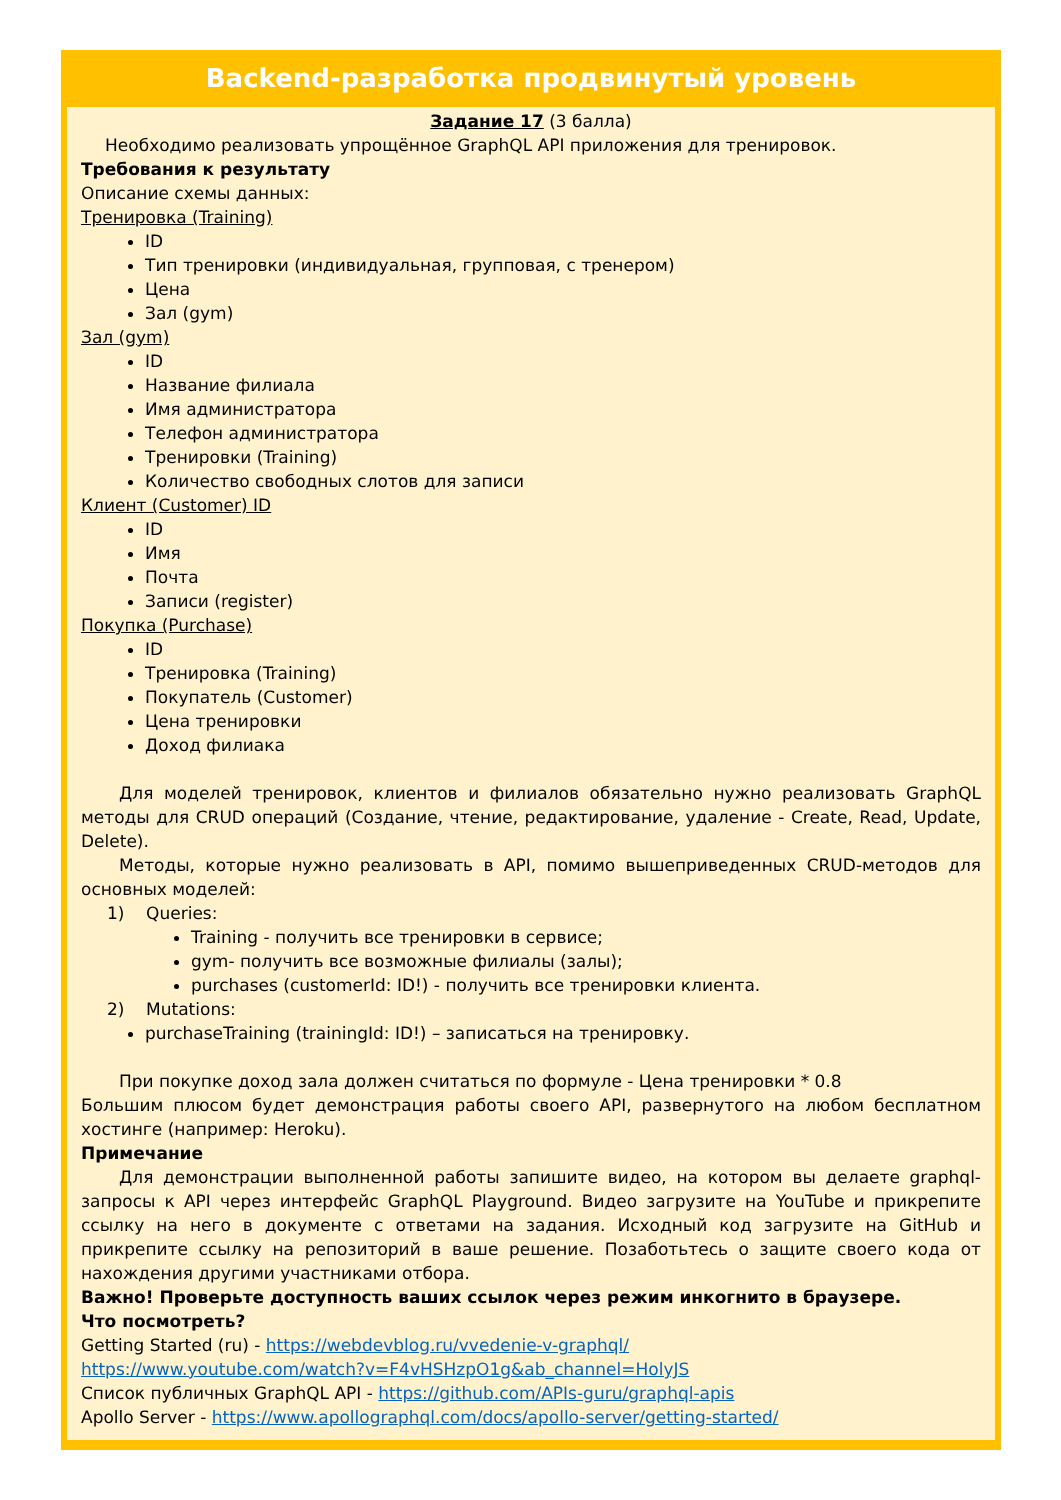Backend-разработка продвинутый уровень
Задание 17 (3 балла)
Необходимо реализовать упрощённое GraphQL API приложения для тренировок.
Требования к результату
Описание схемы данных:
Тренировка (Training)
ID
Тип тренировки (индивидуальная, групповая, с тренером)
Цена
Зал (gym)
Зал (gym)
ID
Название филиала
Имя администратора
Телефон администратора
Тренировки (Training)
Количество свободных слотов для записи
Клиент (Customer) ID
ID
Имя
Почта
Записи (register)
Покупка (Purchase)
ID
Тренировка (Training)
Покупатель (Customer)
Цена тренировки
Доход филиака
Для моделей тренировок, клиентов и филиалов обязательно нужно реализовать GraphQL методы для CRUD операций (Создание, чтение, редактирование, удаление - Create, Read, Update, Delete).
Методы, которые нужно реализовать в API, помимо вышеприведенных CRUD-методов для основных моделей:
1) Queries:
Training - получить все тренировки в сервисе;
gym- получить все возможные филиалы (залы);
purchases (customerId: ID!) - получить все тренировки клиента.
2) Mutations:
purchaseTraining (trainingId: ID!) – записаться на тренировку.
При покупке доход зала должен считаться по формуле - Цена тренировки * 0.8
Большим плюсом будет демонстрация работы своего API, развернутого на любом бесплатном хостинге (например: Heroku).
Примечание
Для демонстрации выполненной работы запишите видео, на котором вы делаете graphql-запросы к API через интерфейс GraphQL Playground. Видео загрузите на YouTube и прикрепите ссылку на него в документе с ответами на задания. Исходный код загрузите на GitHub и прикрепите ссылку на репозиторий в ваше решение. Позаботьтесь о защите своего кода от нахождения другими участниками отбора.
Важно! Проверьте доступность ваших ссылок через режим инкогнито в браузере.
Что посмотреть?
Getting Started (ru) - https://webdevblog.ru/vvedenie-v-graphql/
https://www.youtube.com/watch?v=F4vHSHzpO1g&ab_channel=HolyJS
Список публичных GraphQL API - https://github.com/APIs-guru/graphql-apis
Apollo Server - https://www.apollographql.com/docs/apollo-server/getting-started/